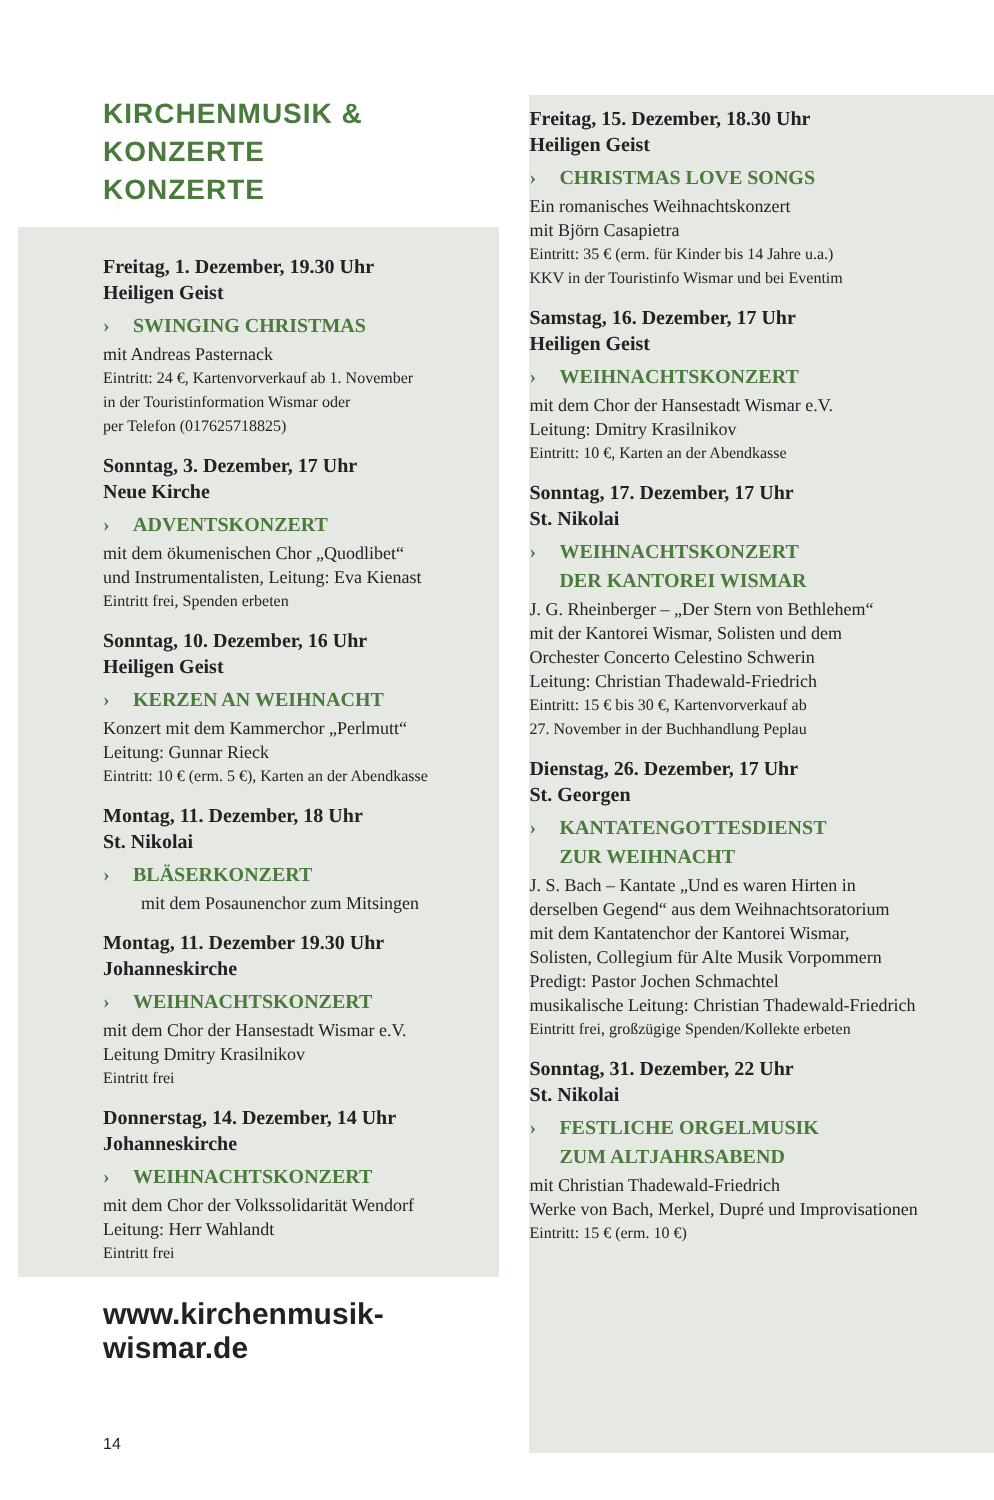KIRCHENMUSIK & KONZERTE
KONZERTE
Freitag, 1. Dezember, 19.30 Uhr
Heiligen Geist
› SWINGING CHRISTMAS
mit Andreas Pasternack
Eintritt: 24 €, Kartenvorverkauf ab 1. November
in der Touristinformation Wismar oder
per Telefon (017625718825)
Sonntag, 3. Dezember, 17 Uhr
Neue Kirche
› ADVENTSKONZERT
mit dem ökumenischen Chor „Quodlibet“
und Instrumentalisten, Leitung: Eva Kienast
Eintritt frei, Spenden erbeten
Sonntag, 10. Dezember, 16 Uhr
Heiligen Geist
› KERZEN AN WEIHNACHT
Konzert mit dem Kammerchor „Perlmutt“
Leitung: Gunnar Rieck
Eintritt: 10 € (erm. 5 €), Karten an der Abendkasse
Montag, 11. Dezember, 18 Uhr
St. Nikolai
› BLÄSERKONZERT
mit dem Posaunenchor zum Mitsingen
Montag, 11. Dezember 19.30 Uhr
Johanneskirche
› WEIHNACHTSKONZERT
mit dem Chor der Hansestadt Wismar e.V.
Leitung Dmitry Krasilnikov
Eintritt frei
Donnerstag, 14. Dezember, 14 Uhr
Johanneskirche
› WEIHNACHTSKONZERT
mit dem Chor der Volkssolidarität Wendorf
Leitung: Herr Wahlandt
Eintritt frei
www.kirchenmusik-wismar.de
14
Freitag, 15. Dezember, 18.30 Uhr
Heiligen Geist
› CHRISTMAS LOVE SONGS
Ein romanisches Weihnachtskonzert
mit Björn Casapietra
Eintritt: 35 € (erm. für Kinder bis 14 Jahre u.a.)
KKV in der Touristinfo Wismar und bei Eventim
Samstag, 16. Dezember, 17 Uhr
Heiligen Geist
› WEIHNACHTSKONZERT
mit dem Chor der Hansestadt Wismar e.V.
Leitung: Dmitry Krasilnikov
Eintritt: 10 €, Karten an der Abendkasse
Sonntag, 17. Dezember, 17 Uhr
St. Nikolai
› WEIHNACHTSKONZERT
DER KANTOREI WISMAR
J. G. Rheinberger – „Der Stern von Bethlehem“
mit der Kantorei Wismar, Solisten und dem
Orchester Concerto Celestino Schwerin
Leitung: Christian Thadewald-Friedrich
Eintritt: 15 € bis 30 €, Kartenvorverkauf ab
27. November in der Buchhandlung Peplau
Dienstag, 26. Dezember, 17 Uhr
St. Georgen
› KANTATENGOTTESDIENST
ZUR WEIHNACHT
J. S. Bach – Kantate „Und es waren Hirten in
derselben Gegend“ aus dem Weihnachtsoratorium
mit dem Kantatenchor der Kantorei Wismar,
Solisten, Collegium für Alte Musik Vorpommern
Predigt: Pastor Jochen Schmachtel
musikalische Leitung: Christian Thadewald-Friedrich
Eintritt frei, großzügige Spenden/Kollekte erbeten
Sonntag, 31. Dezember, 22 Uhr
St. Nikolai
› FESTLICHE ORGELMUSIK
ZUM ALTJAHRSABEND
mit Christian Thadewald-Friedrich
Werke von Bach, Merkel, Dupré und Improvisationen
Eintritt: 15 € (erm. 10 €)